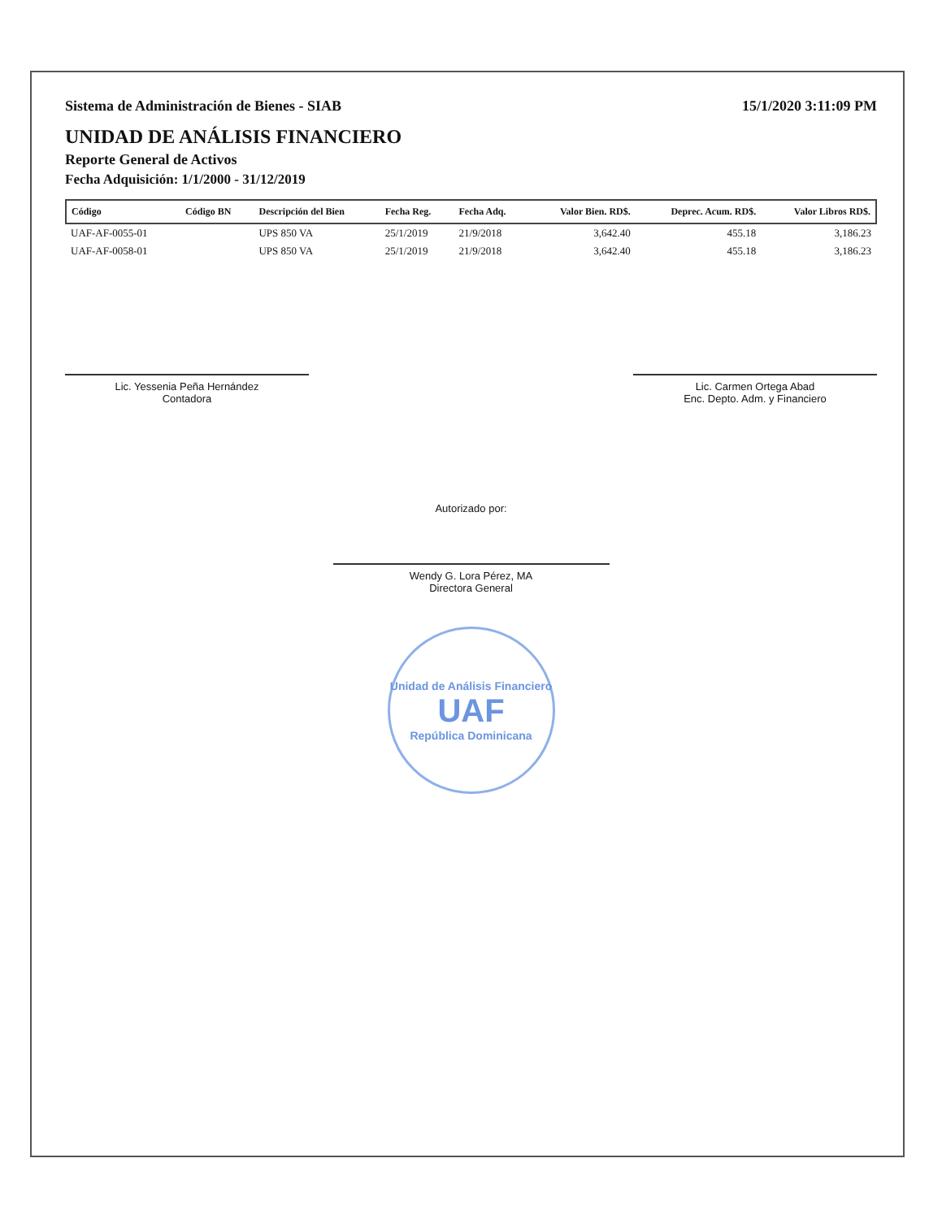Sistema de Administración de Bienes - SIAB 15/1/2020 3:11:09 PM
UNIDAD DE ANÁLISIS FINANCIERO
Reporte General de Activos
Fecha Adquisición: 1/1/2000 - 31/12/2019
| Código | Código BN | Descripción del Bien | Fecha Reg. | Fecha Adq. | Valor Bien. RD$. | Deprec. Acum. RD$. | Valor Libros RD$. |
| --- | --- | --- | --- | --- | --- | --- | --- |
| UAF-AF-0055-01 | | UPS 850 VA | 25/1/2019 | 21/9/2018 | 3,642.40 | 455.18 | 3,186.23 |
| UAF-AF-0058-01 | | UPS 850 VA | 25/1/2019 | 21/9/2018 | 3,642.40 | 455.18 | 3,186.23 |
Lic. Yessenia Peña Hernández
Contadora
Lic. Carmen Ortega Abad
Enc. Depto. Adm. y Financiero
Autorizado por:
Wendy G. Lora Pérez, MA
Directora General
Unidad de Análisis Financiero
UAF
República Dominicana